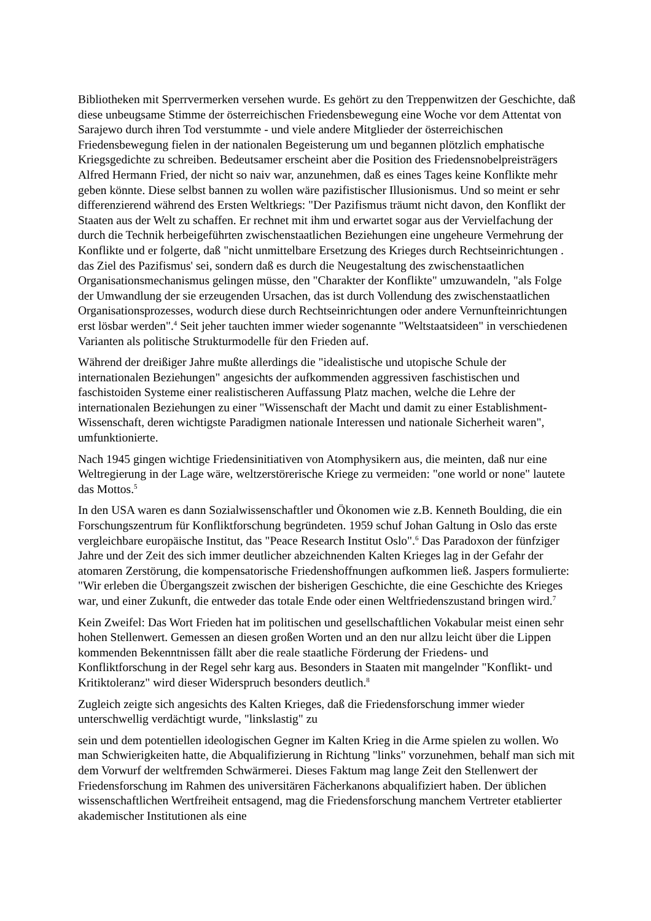Bibliotheken mit Sperrvermerken versehen wurde. Es gehört zu den Treppenwitzen der Geschichte, daß diese unbeugsame Stimme der österreichischen Friedensbewegung eine Woche vor dem Attentat von Sarajewo durch ihren Tod verstummte - und viele andere Mitglieder der österreichischen Friedensbewegung fielen in der nationalen Begeisterung um und begannen plötzlich emphatische Kriegsgedichte zu schreiben. Bedeutsamer erscheint aber die Position des Friedensnobelpreisträgers Alfred Hermann Fried, der nicht so naiv war, anzunehmen, daß es eines Tages keine Konflikte mehr geben könnte. Diese selbst bannen zu wollen wäre pazifistischer Illusionismus. Und so meint er sehr differenzierend während des Ersten Weltkriegs: "Der Pazifismus träumt nicht davon, den Konflikt der Staaten aus der Welt zu schaffen. Er rechnet mit ihm und erwartet sogar aus der Vervielfachung der durch die Technik herbeigeführten zwischenstaatlichen Beziehungen eine ungeheure Vermehrung der Konflikte und er folgerte, daß "nicht unmittelbare Ersetzung des Krieges durch Rechtseinrichtungen . das Ziel des Pazifismus' sei, sondern daß es durch die Neugestaltung des zwischenstaatlichen Organisationsmechanismus gelingen müsse, den "Charakter der Konflikte" umzuwandeln, "als Folge der Umwandlung der sie erzeugenden Ursachen, das ist durch Vollendung des zwischenstaatlichen Organisationsprozesses, wodurch diese durch Rechtseinrichtungen oder andere Vernunfteinrichtungen erst lösbar werden".<sup>4</sup> Seit jeher tauchten immer wieder sogenannte "Weltstaatsideen" in verschiedenen Varianten als politische Strukturmodelle für den Frieden auf.
Während der dreißiger Jahre mußte allerdings die "idealistische und utopische Schule der internationalen Beziehungen" angesichts der aufkommenden aggressiven faschistischen und faschistoiden Systeme einer realistischeren Auffassung Platz machen, welche die Lehre der internationalen Beziehungen zu einer "Wissenschaft der Macht und damit zu einer Establishment-Wissenschaft, deren wichtigste Paradigmen nationale Interessen und nationale Sicherheit waren", umfunktionierte.
Nach 1945 gingen wichtige Friedensinitiativen von Atomphysikern aus, die meinten, daß nur eine Weltregierung in der Lage wäre, weltzerstörerische Kriege zu vermeiden: "one world or none" lautete das Mottos.<sup>5</sup>
In den USA waren es dann Sozialwissenschaftler und Ökonomen wie z.B. Kenneth Boulding, die ein Forschungszentrum für Konfliktforschung begründeten. 1959 schuf Johan Galtung in Oslo das erste vergleichbare europäische Institut, das "Peace Research Institut Oslo".<sup>6</sup> Das Paradoxon der fünfziger Jahre und der Zeit des sich immer deutlicher abzeichnenden Kalten Krieges lag in der Gefahr der atomaren Zerstörung, die kompensatorische Friedenshoffnungen aufkommen ließ. Jaspers formulierte: "Wir erleben die Übergangszeit zwischen der bisherigen Geschichte, die eine Geschichte des Krieges war, und einer Zukunft, die entweder das totale Ende oder einen Weltfriedenszustand bringen wird.<sup>7</sup>
Kein Zweifel: Das Wort Frieden hat im politischen und gesellschaftlichen Vokabular meist einen sehr hohen Stellenwert. Gemessen an diesen großen Worten und an den nur allzu leicht über die Lippen kommenden Bekenntnissen fällt aber die reale staatliche Förderung der Friedens- und Konfliktforschung in der Regel sehr karg aus. Besonders in Staaten mit mangelnder "Konflikt- und Kritiktoleranz" wird dieser Widerspruch besonders deutlich.<sup>8</sup>
Zugleich zeigte sich angesichts des Kalten Krieges, daß die Friedensforschung immer wieder unterschwellig verdächtigt wurde, "linkslastig" zu
sein und dem potentiellen ideologischen Gegner im Kalten Krieg in die Arme spielen zu wollen. Wo man Schwierigkeiten hatte, die Abqualifizierung in Richtung "links" vorzunehmen, behalf man sich mit dem Vorwurf der weltfremden Schwärmerei. Dieses Faktum mag lange Zeit den Stellenwert der Friedensforschung im Rahmen des universitären Fächerkanons abqualifiziert haben. Der üblichen wissenschaftlichen Wertfreiheit entsagend, mag die Friedensforschung manchem Vertreter etablierter akademischer Institutionen als eine